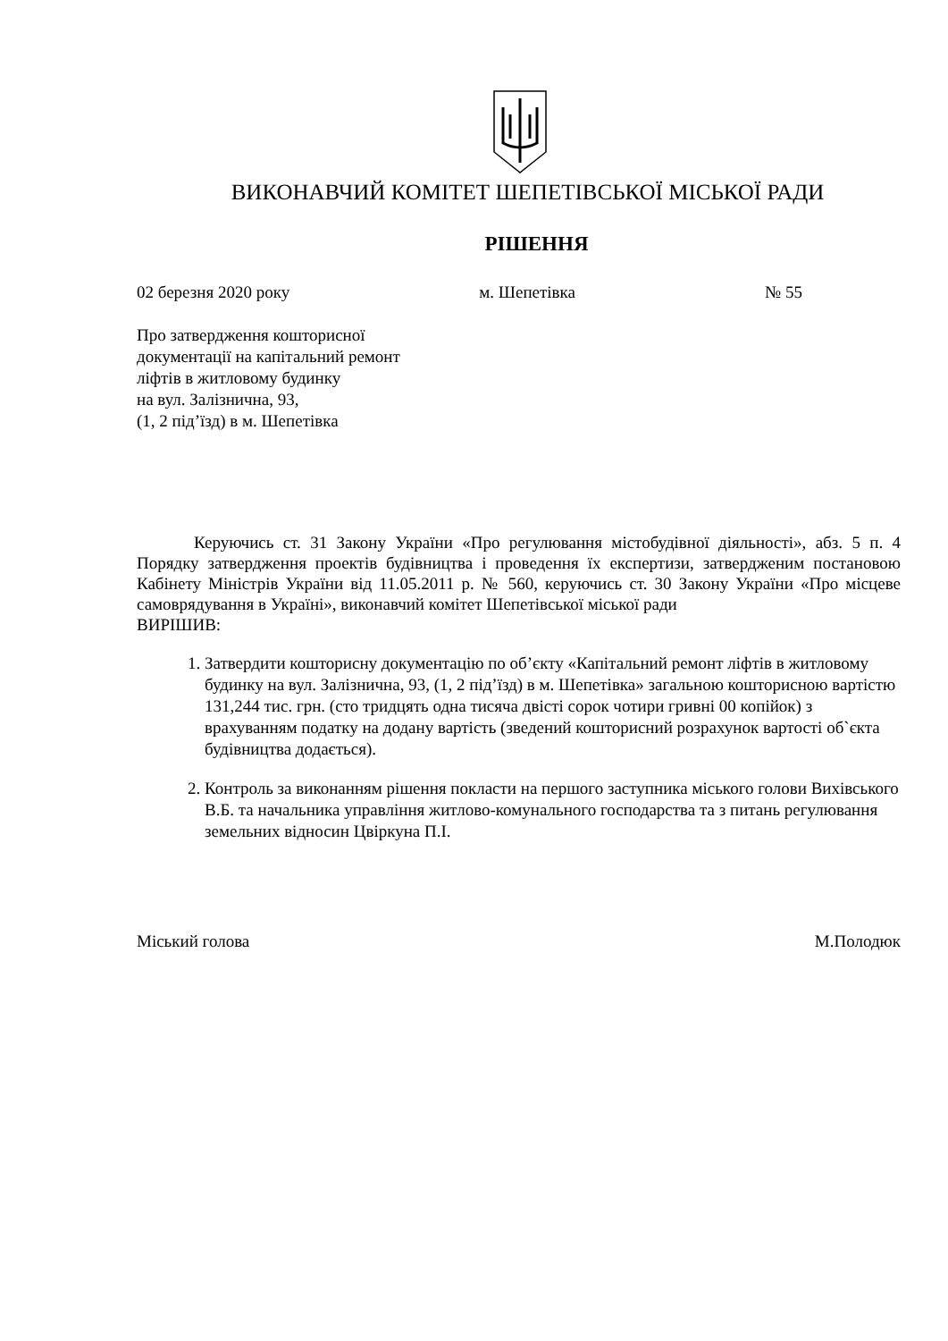ВИКОНАВЧИЙ КОМІТЕТ ШЕПЕТІВСЬКОЇ МІСЬКОЇ РАДИ
РІШЕННЯ
02 березня 2020 року м. Шепетівка № 55
Про затвердження кошторисної
документації на капітальний ремонт
ліфтів в житловому будинку
на вул. Залізнична, 93,
(1, 2 під’їзд) в м. Шепетівка
Керуючись ст. 31 Закону України «Про регулювання містобудівної діяльності», абз. 5 п. 4 Порядку затвердження проектів будівництва і проведення їх експертизи, затвердженим постановою Кабінету Міністрів України від 11.05.2011 р. № 560, керуючись ст. 30 Закону України «Про місцеве самоврядування в Україні», виконавчий комітет Шепетівської міської ради
ВИРІШИВ:
1. Затвердити кошторисну документацію по об’єкту «Капітальний ремонт ліфтів в житловому будинку на вул. Залізнична, 93, (1, 2 під’їзд) в м. Шепетівка» загальною кошторисною вартістю 131,244 тис. грн. (сто тридцять одна тисяча двісті сорок чотири гривні 00 копійок) з врахуванням податку на додану вартість (зведений кошторисний розрахунок вартості об`єкта будівництва додається).
2. Контроль за виконанням рішення покласти на першого заступника міського голови Вихівського В.Б. та начальника управління житлово-комунального господарства та з питань регулювання земельних відносин Цвіркуна П.І.
Міський голова М.Полодюк